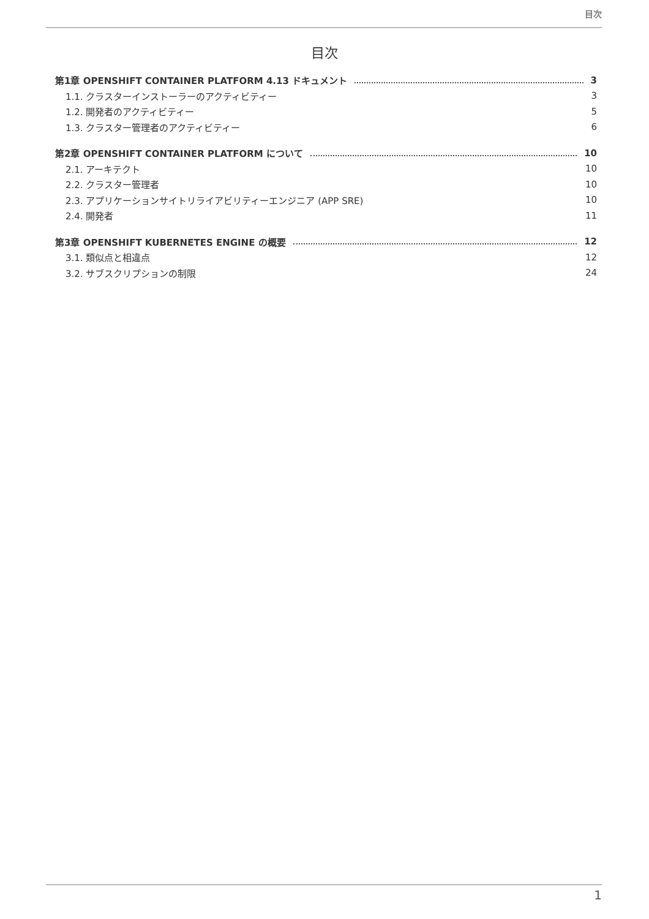目次
目次
第1章 OPENSHIFT CONTAINER PLATFORM 4.13 ドキュメント 3
1.1. クラスターインストーラーのアクティビティー 3
1.2. 開発者のアクティビティー 5
1.3. クラスター管理者のアクティビティー 6
第2章 OPENSHIFT CONTAINER PLATFORM について 10
2.1. アーキテクト 10
2.2. クラスター管理者 10
2.3. アプリケーションサイトリライアビリティーエンジニア (APP SRE) 10
2.4. 開発者 11
第3章 OPENSHIFT KUBERNETES ENGINE の概要 12
3.1. 類似点と相違点 12
3.2. サブスクリプションの制限 24
1